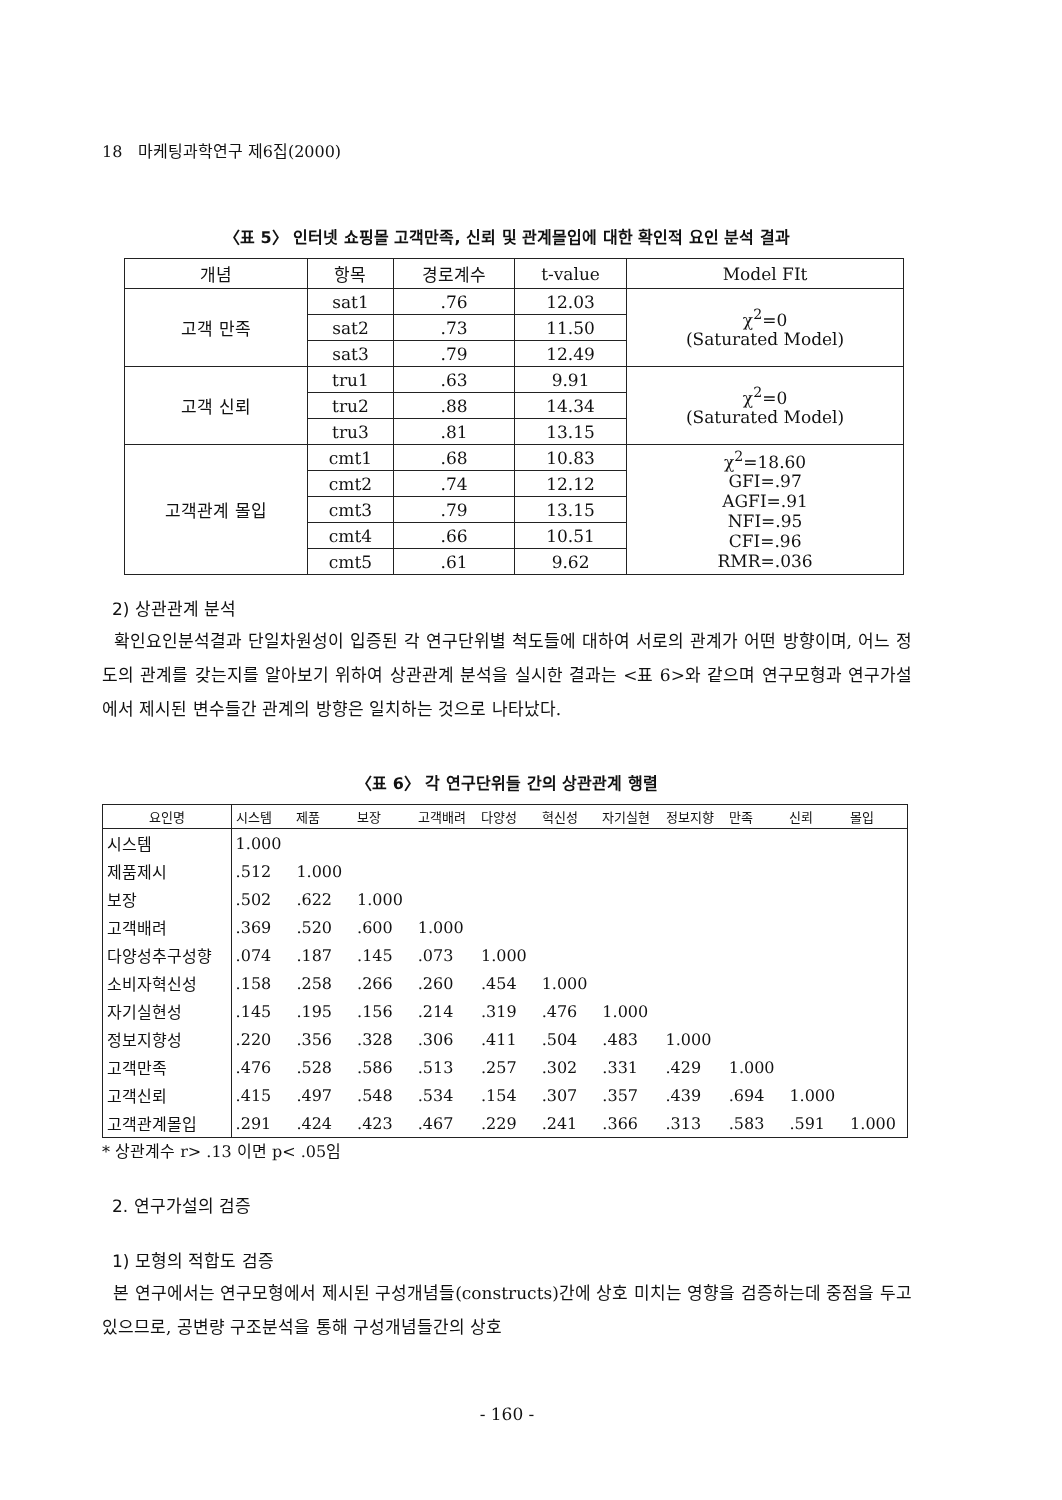18 마케팅과학연구 제6집(2000)
〈표 5〉 인터넷 쇼핑몰 고객만족, 신뢰 및 관계몰입에 대한 확인적 요인 분석 결과
| 개념 | 항목 | 경로계수 | t-value | Model FIt |
| 고객 만족 | sat1 | .76 | 12.03 | χ<sup>2</sup>=0 (Saturated Model) |
| | sat2 | .73 | 11.50 | |
| | sat3 | .79 | 12.49 | |
| 고객 신뢰 | tru1 | .63 | 9.91 | χ<sup>2</sup>=0 (Saturated Model) |
| | tru2 | .88 | 14.34 | |
| | tru3 | .81 | 13.15 | |
| 고객관계 몰입 | cmt1 | .68 | 10.83 | χ<sup>2</sup>=18.60 GFI=.97 AGFI=.91 NFI=.95 CFI=.96 RMR=.036 |
| | cmt2 | .74 | 12.12 | |
| | cmt3 | .79 | 13.15 | |
| | cmt4 | .66 | 10.51 | |
| | cmt5 | .61 | 9.62 | |
2) 상관관계 분석
확인요인분석결과 단일차원성이 입증된 각 연구단위별 척도들에 대하여 서로의 관계가 어떤 방향이며, 어느 정도의 관계를 갖는지를 알아보기 위하여 상관관계 분석을 실시한 결과는 <표 6>와 같으며 연구모형과 연구가설에서 제시된 변수들간 관계의 방향은 일치하는 것으로 나타났다.
〈표 6〉 각 연구단위들 간의 상관관계 행렬
| 요인명 | 시스템 | 제품 | 보장 | 고객배려 | 다양성 | 혁신성 | 자기실현 | 정보지향 | 만족 | 신뢰 | 몰입 |
| --- | --- | --- | --- | --- | --- | --- | --- | --- | --- | --- | --- |
| 시스템 | 1.000 | | | | | | | | | | |
| 제품제시 | .512 | 1.000 | | | | | | | | | |
| 보장 | .502 | .622 | 1.000 | | | | | | | | |
| 고객배려 | .369 | .520 | .600 | 1.000 | | | | | | | |
| 다양성추구성향 | .074 | .187 | .145 | .073 | 1.000 | | | | | | |
| 소비자혁신성 | .158 | .258 | .266 | .260 | .454 | 1.000 | | | | | |
| 자기실현성 | .145 | .195 | .156 | .214 | .319 | .476 | 1.000 | | | | |
| 정보지향성 | .220 | .356 | .328 | .306 | .411 | .504 | .483 | 1.000 | | | |
| 고객만족 | .476 | .528 | .586 | .513 | .257 | .302 | .331 | .429 | 1.000 | | |
| 고객신뢰 | .415 | .497 | .548 | .534 | .154 | .307 | .357 | .439 | .694 | 1.000 | |
| 고객관계몰입 | .291 | .424 | .423 | .467 | .229 | .241 | .366 | .313 | .583 | .591 | 1.000 |
* 상관계수 r> .13 이면 p< .05임
2. 연구가설의 검증
1) 모형의 적합도 검증
본 연구에서는 연구모형에서 제시된 구성개념들(constructs)간에 상호 미치는 영향을 검증하는데 중점을 두고 있으므로, 공변량 구조분석을 통해 구성개념들간의 상호
- 160 -